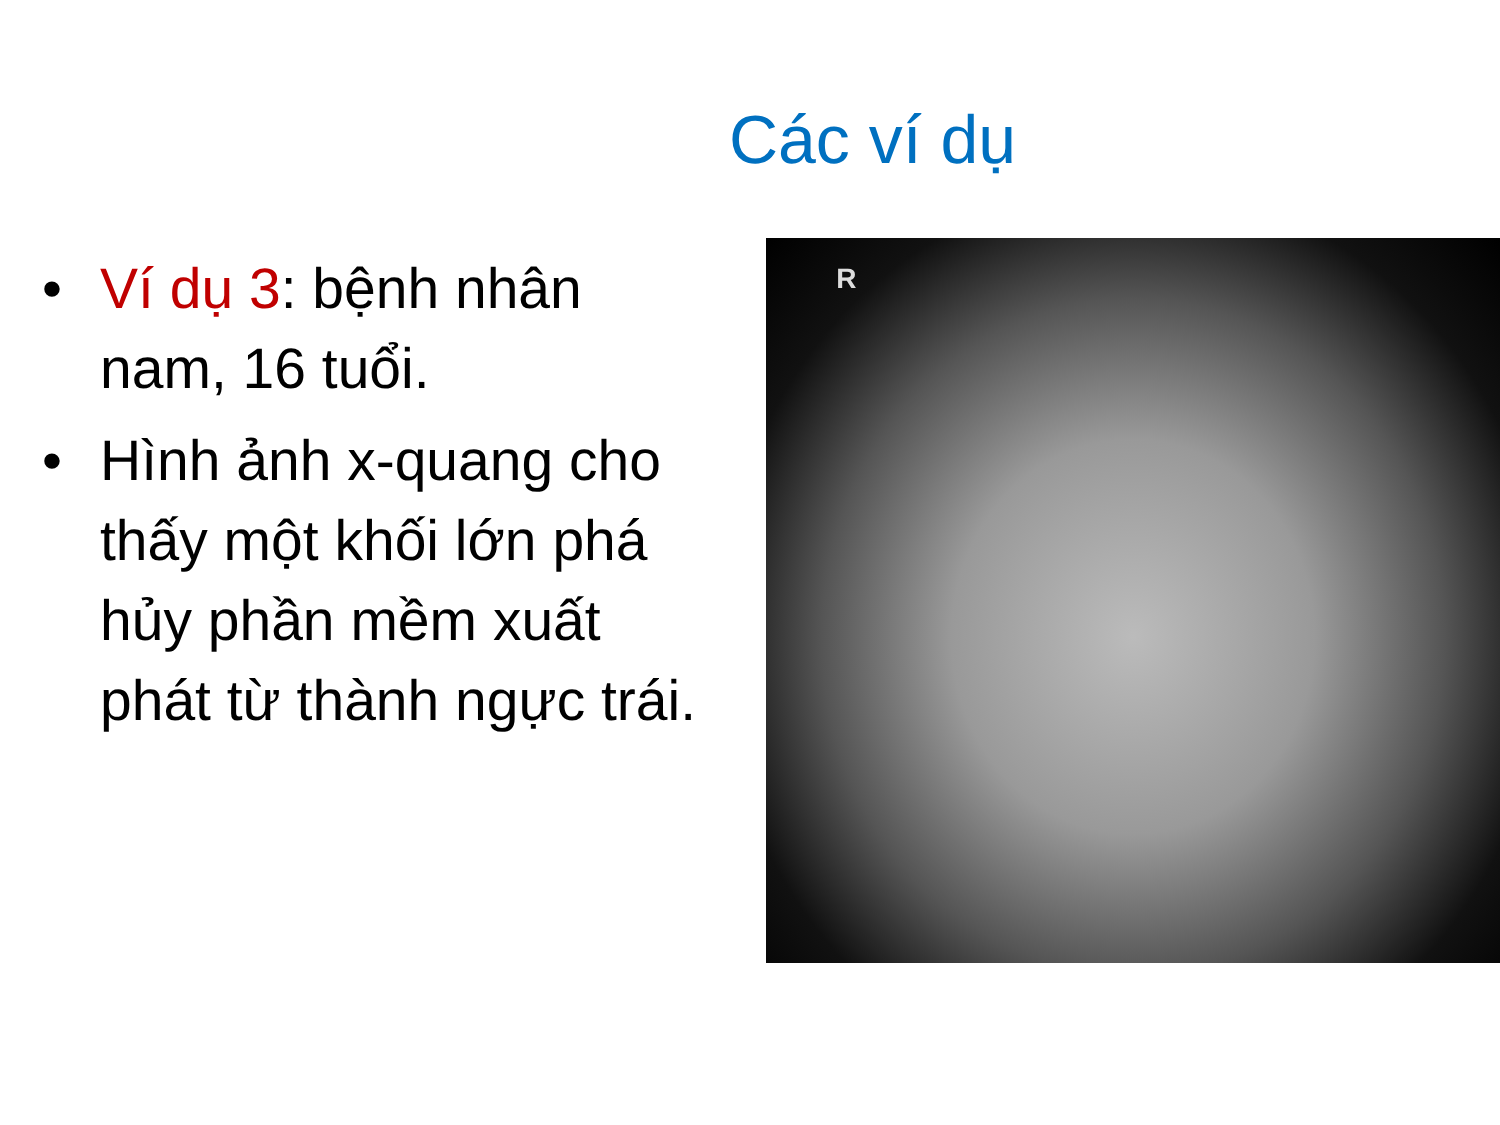Các ví dụ
• Ví dụ 3: bệnh nhân nam, 16 tuổi.
• Hình ảnh x-quang cho thấy một khối lớn phá hủy phần mềm xuất phát từ thành ngực trái.
R